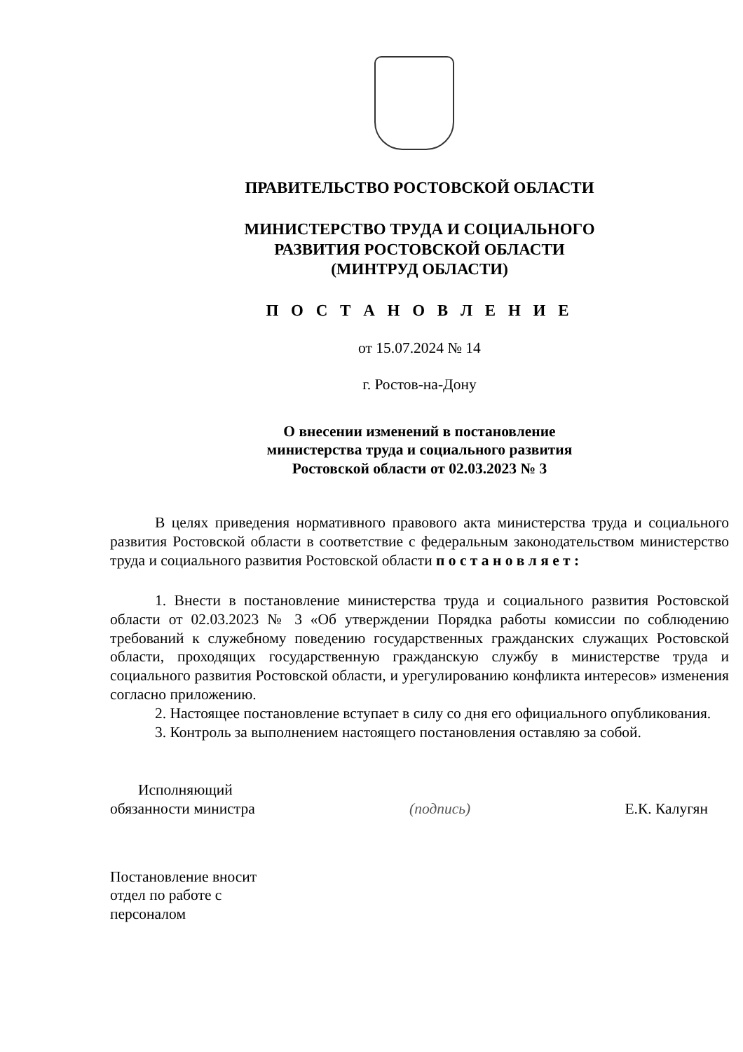ПРАВИТЕЛЬСТВО РОСТОВСКОЙ ОБЛАСТИ
МИНИСТЕРСТВО ТРУДА И СОЦИАЛЬНОГО
РАЗВИТИЯ РОСТОВСКОЙ ОБЛАСТИ
(МИНТРУД ОБЛАСТИ)
П О С Т А Н О В Л Е Н И Е
от 15.07.2024 № 14
г. Ростов-на-Дону
О внесении изменений в постановление
министерства труда и социального развития
Ростовской области от 02.03.2023 № 3
В целях приведения нормативного правового акта министерства труда и социального развития Ростовской области в соответствие с федеральным законодательством министерство труда и социального развития Ростовской области п о с т а н о в л я е т :
1. Внести в постановление министерства труда и социального развития Ростовской области от 02.03.2023 № 3 «Об утверждении Порядка работы комиссии по соблюдению требований к служебному поведению государственных гражданских служащих Ростовской области, проходящих государственную гражданскую службу в министерстве труда и социального развития Ростовской области, и урегулированию конфликта интересов» изменения согласно приложению.
2. Настоящее постановление вступает в силу со дня его официального опубликования.
3. Контроль за выполнением настоящего постановления оставляю за собой.
Исполняющий
обязанности министра
(подпись)
Е.К. Калугян
Постановление вносит
отдел по работе с
персоналом